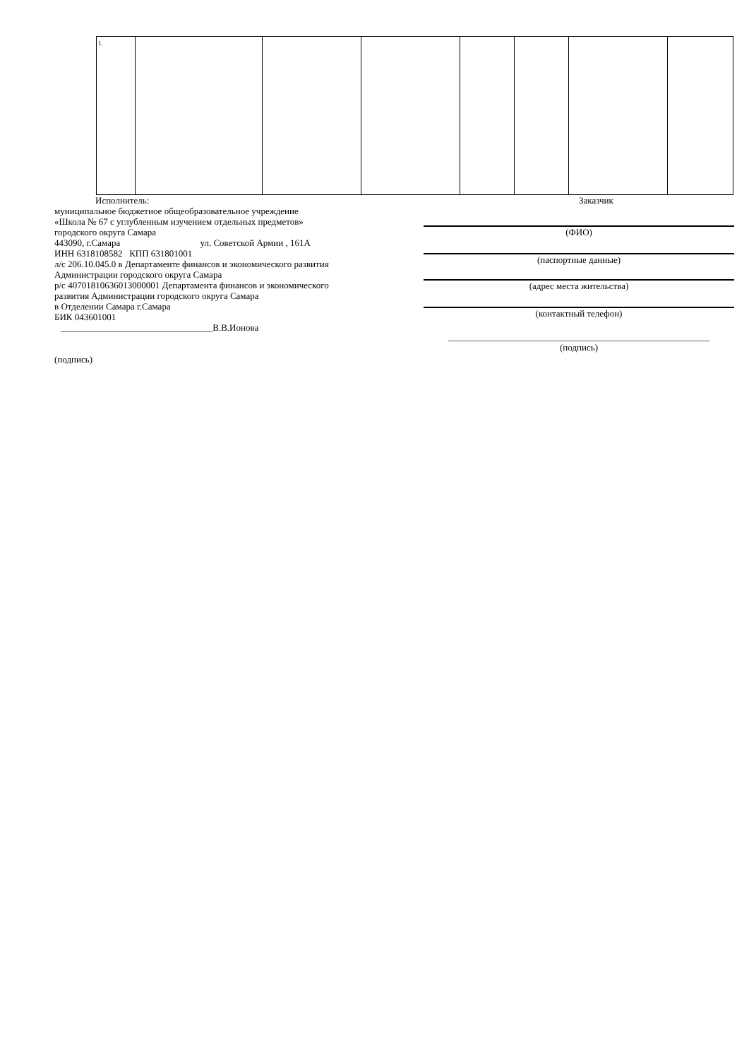| 1. | | | | | | | |
Исполнитель:
муниципальное бюджетное общеобразовательное учреждение
«Школа № 67 с углубленным изучением отдельных предметов»
городского округа Самара
443090, г.Самара ул. Советской Армии , 161А
ИНН 6318108582 КПП 631801001
л/с 206.10.045.0 в Департаменте финансов и экономического развития Администрации городского округа Самара
р/с 40701810636013000001 Департамента финансов и экономического развития Администрации городского округа Самара
в Отделении Самара г.Самара
БИК 043601001
_________________________________В.В.Ионова
(подпись)
Заказчик
(ФИО)
(паспортные данные)
(адрес места жительства)
(контактный телефон)
_________________________________________________________
(подпись)